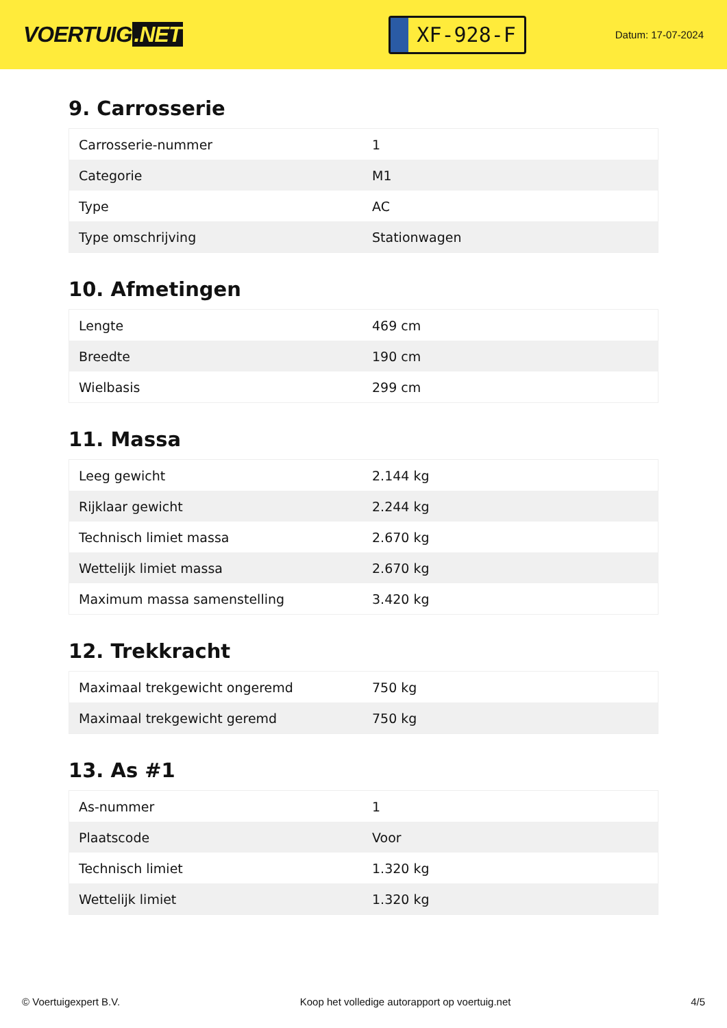VOERTUIG.NET
XF-928-F
Datum: 17-07-2024
9. Carrosserie
| Carrosserie-nummer | 1 |
| Categorie | M1 |
| Type | AC |
| Type omschrijving | Stationwagen |
10. Afmetingen
| Lengte | 469 cm |
| Breedte | 190 cm |
| Wielbasis | 299 cm |
11. Massa
| Leeg gewicht | 2.144 kg |
| Rijklaar gewicht | 2.244 kg |
| Technisch limiet massa | 2.670 kg |
| Wettelijk limiet massa | 2.670 kg |
| Maximum massa samenstelling | 3.420 kg |
12. Trekkracht
| Maximaal trekgewicht ongeremd | 750 kg |
| Maximaal trekgewicht geremd | 750 kg |
13. As #1
| As-nummer | 1 |
| Plaatscode | Voor |
| Technisch limiet | 1.320 kg |
| Wettelijk limiet | 1.320 kg |
© Voertuigexpert B.V. Koop het volledige autorapport op voertuig.net 4/5